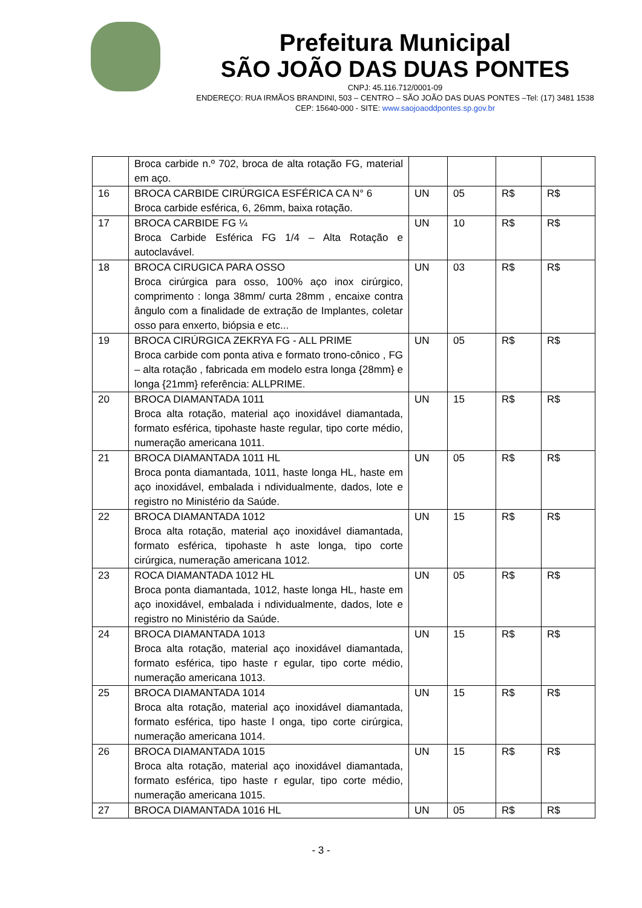Prefeitura Municipal
SÃO JOÃO DAS DUAS PONTES
CNPJ: 45.116.712/0001-09
ENDEREÇO: RUA IRMÃOS BRANDINI, 503 – CENTRO – SÃO JOÃO DAS DUAS PONTES –Tel: (17) 3481 1538
CEP: 15640-000 - SITE: www.saojoaoddpontes.sp.gov.br
| | Broca carbide n.º 702, broca de alta rotação FG, material em aço. | | | | |
| 16 | BROCA CARBIDE CIRÚRGICA ESFÉRICA CA N° 6 Broca carbide esférica, 6, 26mm, baixa rotação. | UN | 05 | R$ | R$ |
| 17 | BROCA CARBIDE FG ¼ Broca Carbide Esférica FG 1/4 – Alta Rotação e autoclavável. | UN | 10 | R$ | R$ |
| 18 | BROCA CIRUGICA PARA OSSO Broca cirúrgica para osso, 100% aço inox cirúrgico, comprimento : longa 38mm/ curta 28mm , encaixe contra ângulo com a finalidade de extração de Implantes, coletar osso para enxerto, biópsia e etc... | UN | 03 | R$ | R$ |
| 19 | BROCA CIRÚRGICA ZEKRYA FG - ALL PRIME Broca carbide com ponta ativa e formato trono-cônico , FG – alta rotação , fabricada em modelo estra longa {28mm} e longa {21mm} referência: ALLPRIME. | UN | 05 | R$ | R$ |
| 20 | BROCA DIAMANTADA 1011 Broca alta rotação, material aço inoxidável diamantada, formato esférica, tipohaste haste regular, tipo corte médio, numeração americana 1011. | UN | 15 | R$ | R$ |
| 21 | BROCA DIAMANTADA 1011 HL Broca ponta diamantada, 1011, haste longa HL, haste em aço inoxidável, embalada i ndividualmente, dados, lote e registro no Ministério da Saúde. | UN | 05 | R$ | R$ |
| 22 | BROCA DIAMANTADA 1012 Broca alta rotação, material aço inoxidável diamantada, formato esférica, tipohaste h aste longa, tipo corte cirúrgica, numeração americana 1012. | UN | 15 | R$ | R$ |
| 23 | ROCA DIAMANTADA 1012 HL Broca ponta diamantada, 1012, haste longa HL, haste em aço inoxidável, embalada i ndividualmente, dados, lote e registro no Ministério da Saúde. | UN | 05 | R$ | R$ |
| 24 | BROCA DIAMANTADA 1013 Broca alta rotação, material aço inoxidável diamantada, formato esférica, tipo haste r egular, tipo corte médio, numeração americana 1013. | UN | 15 | R$ | R$ |
| 25 | BROCA DIAMANTADA 1014 Broca alta rotação, material aço inoxidável diamantada, formato esférica, tipo haste l onga, tipo corte cirúrgica, numeração americana 1014. | UN | 15 | R$ | R$ |
| 26 | BROCA DIAMANTADA 1015 Broca alta rotação, material aço inoxidável diamantada, formato esférica, tipo haste r egular, tipo corte médio, numeração americana 1015. | UN | 15 | R$ | R$ |
| 27 | BROCA DIAMANTADA 1016 HL | UN | 05 | R$ | R$ |
- 3 -